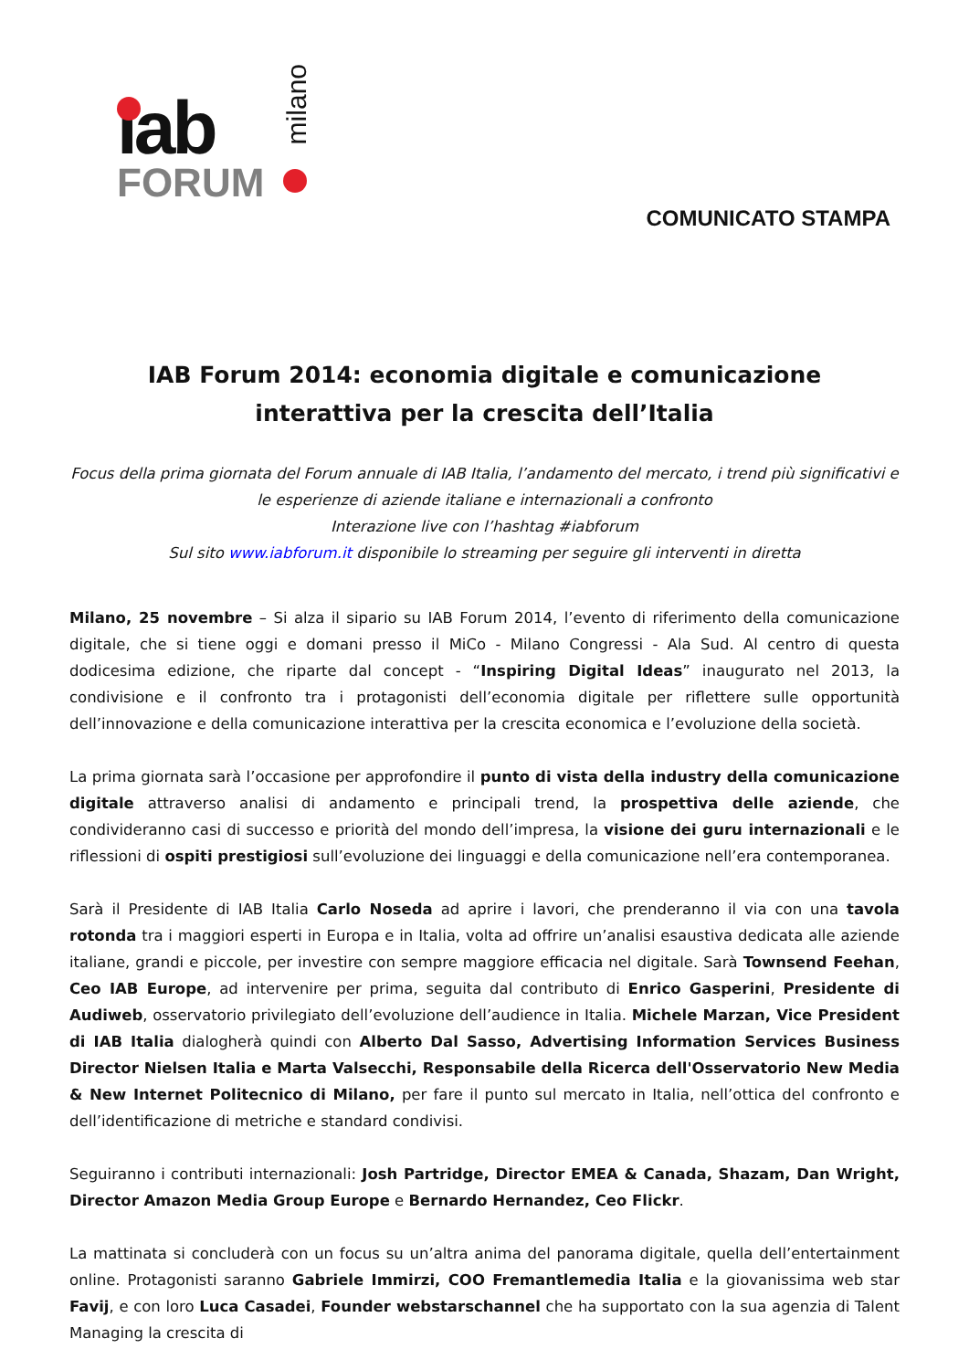iab
FORUM
milano
COMUNICATO STAMPA
IAB Forum 2014: economia digitale e comunicazione interattiva per la crescita dell’Italia
Focus della prima giornata del Forum annuale di IAB Italia, l’andamento del mercato, i trend più significativi e le esperienze di aziende italiane e internazionali a confronto
Interazione live con l’hashtag #iabforum
Sul sito www.iabforum.it disponibile lo streaming per seguire gli interventi in diretta
Milano, 25 novembre – Si alza il sipario su IAB Forum 2014, l’evento di riferimento della comunicazione digitale, che si tiene oggi e domani presso il MiCo - Milano Congressi - Ala Sud. Al centro di questa dodicesima edizione, che riparte dal concept - “Inspiring Digital Ideas” inaugurato nel 2013, la condivisione e il confronto tra i protagonisti dell’economia digitale per riflettere sulle opportunità dell’innovazione e della comunicazione interattiva per la crescita economica e l’evoluzione della società.
La prima giornata sarà l’occasione per approfondire il punto di vista della industry della comunicazione digitale attraverso analisi di andamento e principali trend, la prospettiva delle aziende, che condivideranno casi di successo e priorità del mondo dell’impresa, la visione dei guru internazionali e le riflessioni di ospiti prestigiosi sull’evoluzione dei linguaggi e della comunicazione nell’era contemporanea.
Sarà il Presidente di IAB Italia Carlo Noseda ad aprire i lavori, che prenderanno il via con una tavola rotonda tra i maggiori esperti in Europa e in Italia, volta ad offrire un’analisi esaustiva dedicata alle aziende italiane, grandi e piccole, per investire con sempre maggiore efficacia nel digitale. Sarà Townsend Feehan, Ceo IAB Europe, ad intervenire per prima, seguita dal contributo di Enrico Gasperini, Presidente di Audiweb, osservatorio privilegiato dell’evoluzione dell’audience in Italia. Michele Marzan, Vice President di IAB Italia dialogherà quindi con Alberto Dal Sasso, Advertising Information Services Business Director Nielsen Italia e Marta Valsecchi, Responsabile della Ricerca dell'Osservatorio New Media & New Internet Politecnico di Milano, per fare il punto sul mercato in Italia, nell’ottica del confronto e dell’identificazione di metriche e standard condivisi.
Seguiranno i contributi internazionali: Josh Partridge, Director EMEA & Canada, Shazam, Dan Wright, Director Amazon Media Group Europe e Bernardo Hernandez, Ceo Flickr.
La mattinata si concluderà con un focus su un’altra anima del panorama digitale, quella dell’entertainment online. Protagonisti saranno Gabriele Immirzi, COO Fremantlemedia Italia e la giovanissima web star Favij, e con loro Luca Casadei, Founder webstarschannel che ha supportato con la sua agenzia di Talent Managing la crescita di